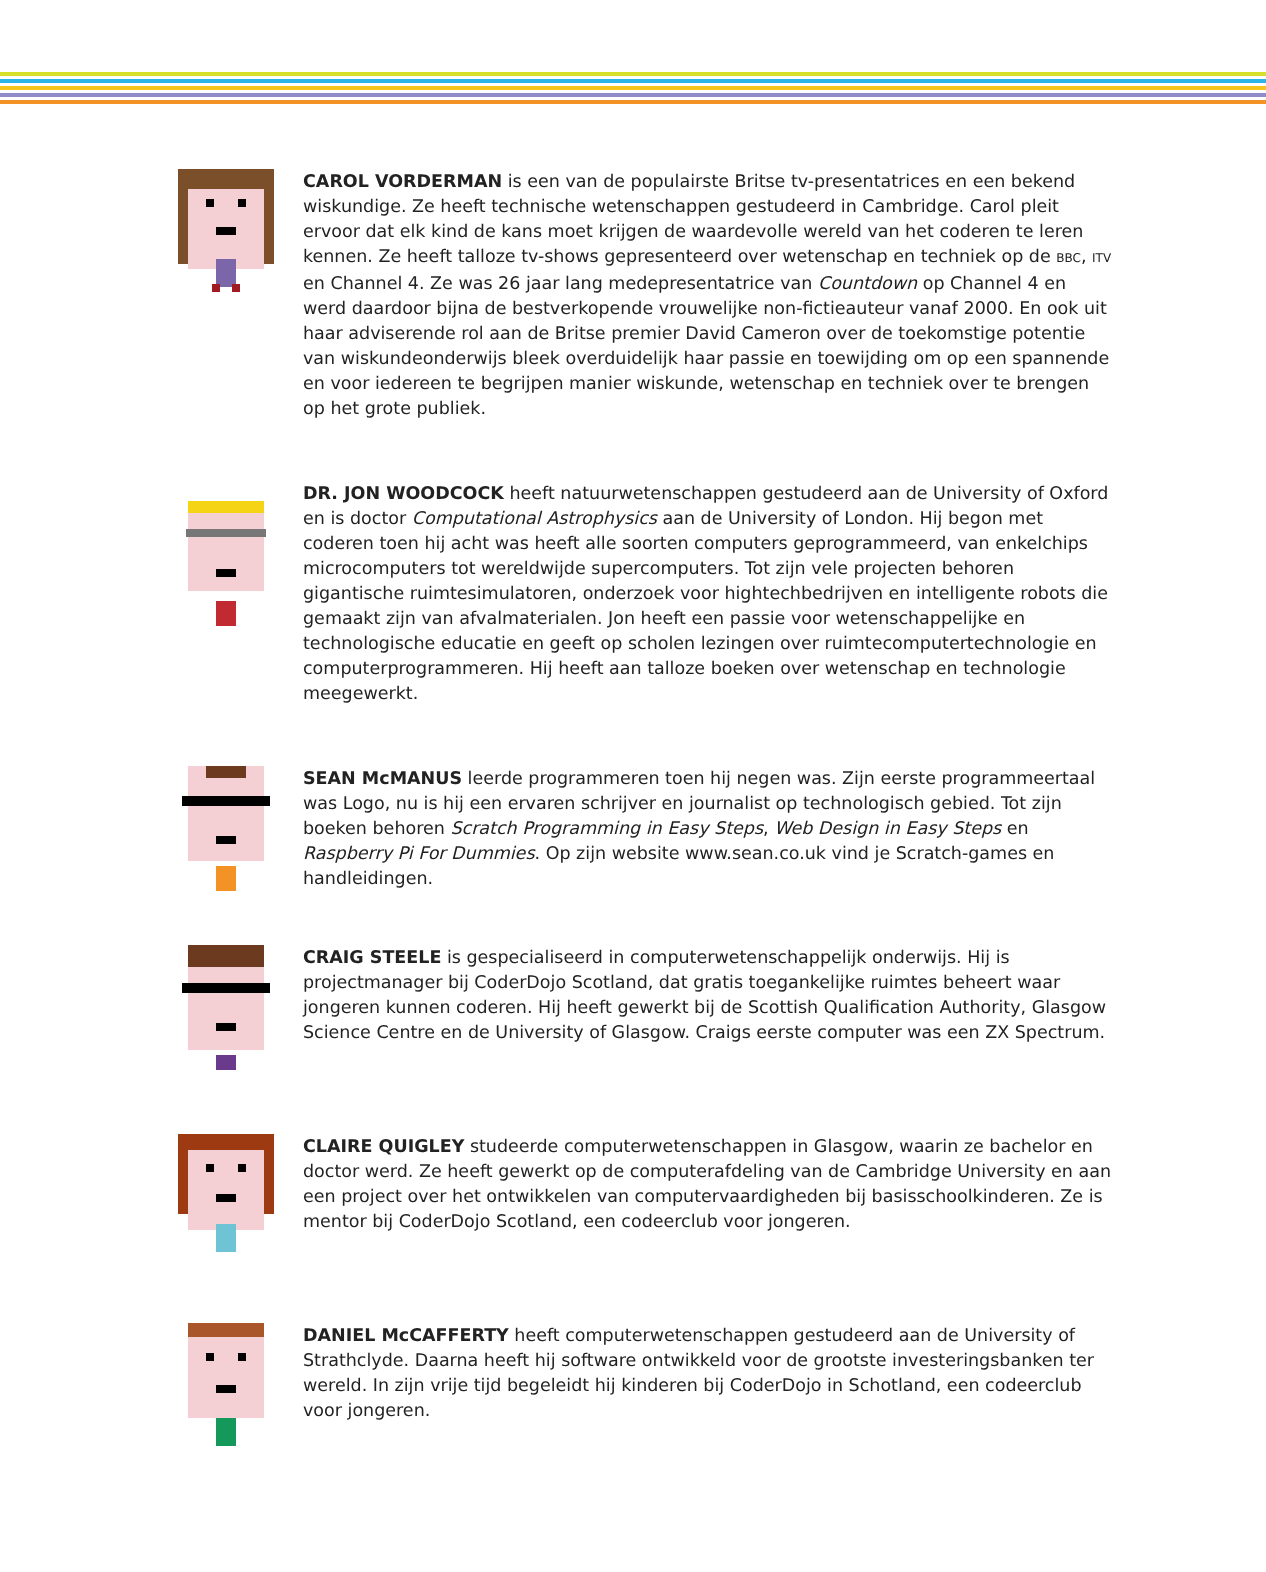CAROL VORDERMAN is een van de populairste Britse tv-presentatrices en een bekend wiskundige. Ze heeft technische wetenschappen gestudeerd in Cambridge. Carol pleit ervoor dat elk kind de kans moet krijgen de waardevolle wereld van het coderen te leren kennen. Ze heeft talloze tv-shows gepresenteerd over wetenschap en techniek op de BBC, ITV en Channel 4. Ze was 26 jaar lang medepresentatrice van Countdown op Channel 4 en werd daardoor bijna de bestverkopende vrouwelijke non-fictieauteur vanaf 2000. En ook uit haar adviserende rol aan de Britse premier David Cameron over de toekomstige potentie van wiskundeonderwijs bleek overduidelijk haar passie en toewijding om op een spannende en voor iedereen te begrijpen manier wiskunde, wetenschap en techniek over te brengen op het grote publiek.
DR. JON WOODCOCK heeft natuurwetenschappen gestudeerd aan de University of Oxford en is doctor Computational Astrophysics aan de University of London. Hij begon met coderen toen hij acht was heeft alle soorten computers geprogrammeerd, van enkelchips microcomputers tot wereldwijde supercomputers. Tot zijn vele projecten behoren gigantische ruimtesimulatoren, onderzoek voor hightechbedrijven en intelligente robots die gemaakt zijn van afvalmaterialen. Jon heeft een passie voor wetenschappelijke en technologische educatie en geeft op scholen lezingen over ruimtecomputertechnologie en computerprogrammeren. Hij heeft aan talloze boeken over wetenschap en technologie meegewerkt.
SEAN McMANUS leerde programmeren toen hij negen was. Zijn eerste programmeertaal was Logo, nu is hij een ervaren schrijver en journalist op technologisch gebied. Tot zijn boeken behoren Scratch Programming in Easy Steps, Web Design in Easy Steps en Raspberry Pi For Dummies. Op zijn website www.sean.co.uk vind je Scratch-games en handleidingen.
CRAIG STEELE is gespecialiseerd in computerwetenschappelijk onderwijs. Hij is projectmanager bij CoderDojo Scotland, dat gratis toegankelijke ruimtes beheert waar jongeren kunnen coderen. Hij heeft gewerkt bij de Scottish Qualification Authority, Glasgow Science Centre en de University of Glasgow. Craigs eerste computer was een ZX Spectrum.
CLAIRE QUIGLEY studeerde computerwetenschappen in Glasgow, waarin ze bachelor en doctor werd. Ze heeft gewerkt op de computerafdeling van de Cambridge University en aan een project over het ontwikkelen van computervaardigheden bij basisschoolkinderen. Ze is mentor bij CoderDojo Scotland, een codeerclub voor jongeren.
DANIEL McCAFFERTY heeft computerwetenschappen gestudeerd aan de University of Strathclyde. Daarna heeft hij software ontwikkeld voor de grootste investeringsbanken ter wereld. In zijn vrije tijd begeleidt hij kinderen bij CoderDojo in Schotland, een codeerclub voor jongeren.